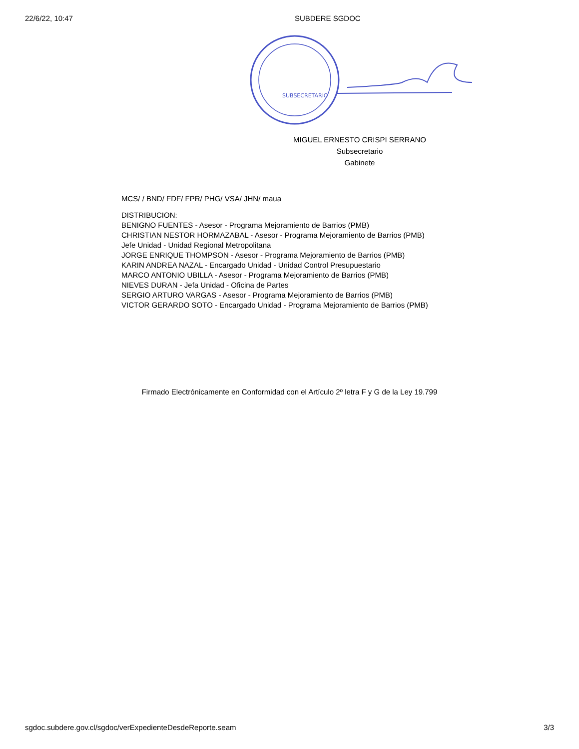22/6/22, 10:47 SUBDERE SGDOC
SUBSECRETARIO
MIGUEL ERNESTO CRISPI SERRANO
Subsecretario
Gabinete
MCS/ / BND/ FDF/ FPR/ PHG/ VSA/ JHN/ maua
DISTRIBUCION:
BENIGNO FUENTES - Asesor - Programa Mejoramiento de Barrios (PMB)
CHRISTIAN NESTOR HORMAZABAL - Asesor - Programa Mejoramiento de Barrios (PMB)
Jefe Unidad - Unidad Regional Metropolitana
JORGE ENRIQUE THOMPSON - Asesor - Programa Mejoramiento de Barrios (PMB)
KARIN ANDREA NAZAL - Encargado Unidad - Unidad Control Presupuestario
MARCO ANTONIO UBILLA - Asesor - Programa Mejoramiento de Barrios (PMB)
NIEVES DURAN - Jefa Unidad - Oficina de Partes
SERGIO ARTURO VARGAS - Asesor - Programa Mejoramiento de Barrios (PMB)
VICTOR GERARDO SOTO - Encargado Unidad - Programa Mejoramiento de Barrios (PMB)
Firmado Electrónicamente en Conformidad con el Artículo 2º letra F y G de la Ley 19.799
sgdoc.subdere.gov.cl/sgdoc/verExpedienteDesdeReporte.seam 3/3